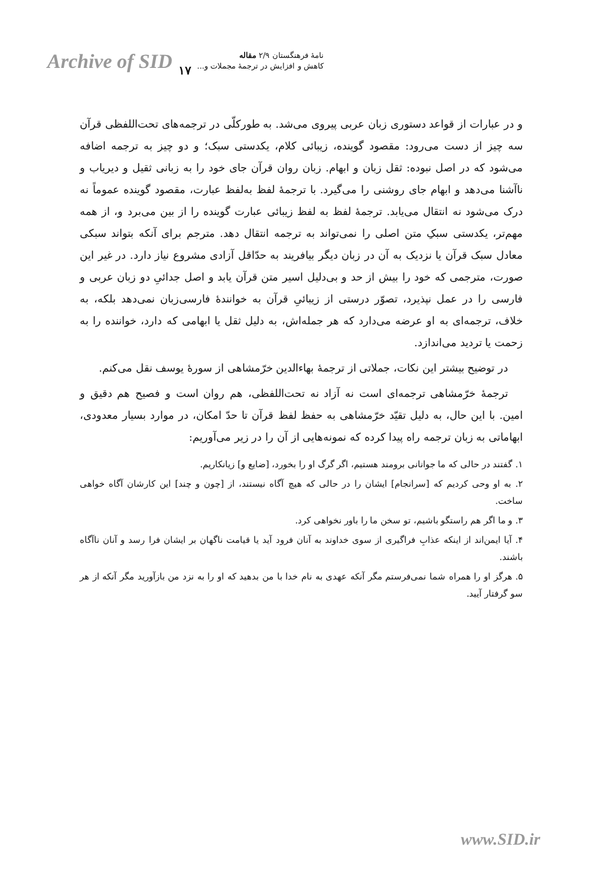Archive of SID ۱۷
نامهٔ فرهنگستان ۲/۹ مقاله
کاهش و افزایش در ترجمهٔ مجملات و...
و در عبارات از قواعد دستوری زبان عربی پیروی می‌شد. به طورکلّی در ترجمه‌های تحت‌اللفظی قرآن سه چیز از دست می‌رود: مقصود گوینده، زیبائی کلام، یکدستی سبک؛ و دو چیز به ترجمه اضافه می‌شود که در اصل نبوده: ثقل زبان و ابهام. زبان روان قرآن جای خود را به زبانی ثقیل و دیریاب و ناآشنا می‌دهد و ابهام جای روشنی را می‌گیرد. با ترجمهٔ لفظ به‌لفظ عبارت، مقصود گوینده عموماً نه درک می‌شود نه انتقال می‌یابد. ترجمهٔ لفظ به لفظ زیبائی عبارت گوینده را از بین می‌برد و، از همه مهم‌تر، یکدستی سبکِ متن اصلی را نمی‌تواند به ترجمه انتقال دهد. مترجم برای آنکه بتواند سبکی معادل سبک قرآن یا نزدیک به آن در زبان دیگر بیافریند به حدّاقل آزادی مشروع نیاز دارد. در غیر این صورت، مترجمی که خود را بیش از حد و بی‌دلیل اسیر متن قرآن یابد و اصل جدائیِ دو زبان عربی و فارسی را در عمل نپذیرد، تصوّر درستی از زیبائیِ قرآن به خوانندهٔ فارسی‌زبان نمی‌دهد بلکه، به خلاف، ترجمه‌ای به او عرضه می‌دارد که هر جمله‌اش، به دلیل ثقل یا ابهامی که دارد، خواننده را به زحمت یا تردید می‌اندازد.
در توضیح بیشتر این نکات، جملاتی از ترجمهٔ بهاءالدین خرّمشاهی از سورهٔ یوسف نقل می‌کنم.
ترجمهٔ خرّمشاهی ترجمه‌ای است نه آزاد نه تحت‌اللفظی، هم روان است و فصیح هم دقیق و امین. با این حال، به دلیل تقیّد خرّمشاهی به حفظ لفظ قرآن تا حدّ امکان، در موارد بسیار معدودی، ابهاماتی به زبان ترجمه راه پیدا کرده که نمونه‌هایی از آن را در زیر می‌آوریم:
۱. گفتند در حالی که ما جوانانی برومند هستیم، اگر گرگ او را بخورد، [ضایع و] زیانکاریم.
۲. به او وحی کردیم که [سرانجام] ایشان را در حالی که هیچ آگاه نیستند، از [چون و چند] این کارشان آگاه خواهی ساخت.
۳. و ما اگر هم راستگو باشیم، تو سخن ما را باور نخواهی کرد.
۴. آیا ایمن‌اند از اینکه عذابِ فراگیری از سوی خداوند به آنان فرود آید یا قیامت ناگهان بر ایشان فرا رسد و آنان ناآگاه باشند.
۵. هرگز او را همراه شما نمی‌فرستم مگر آنکه عهدی به نام خدا با من بدهید که او را به نزد من بازآورید مگر آنکه از هر سو گرفتار آیید.
www.SID.ir